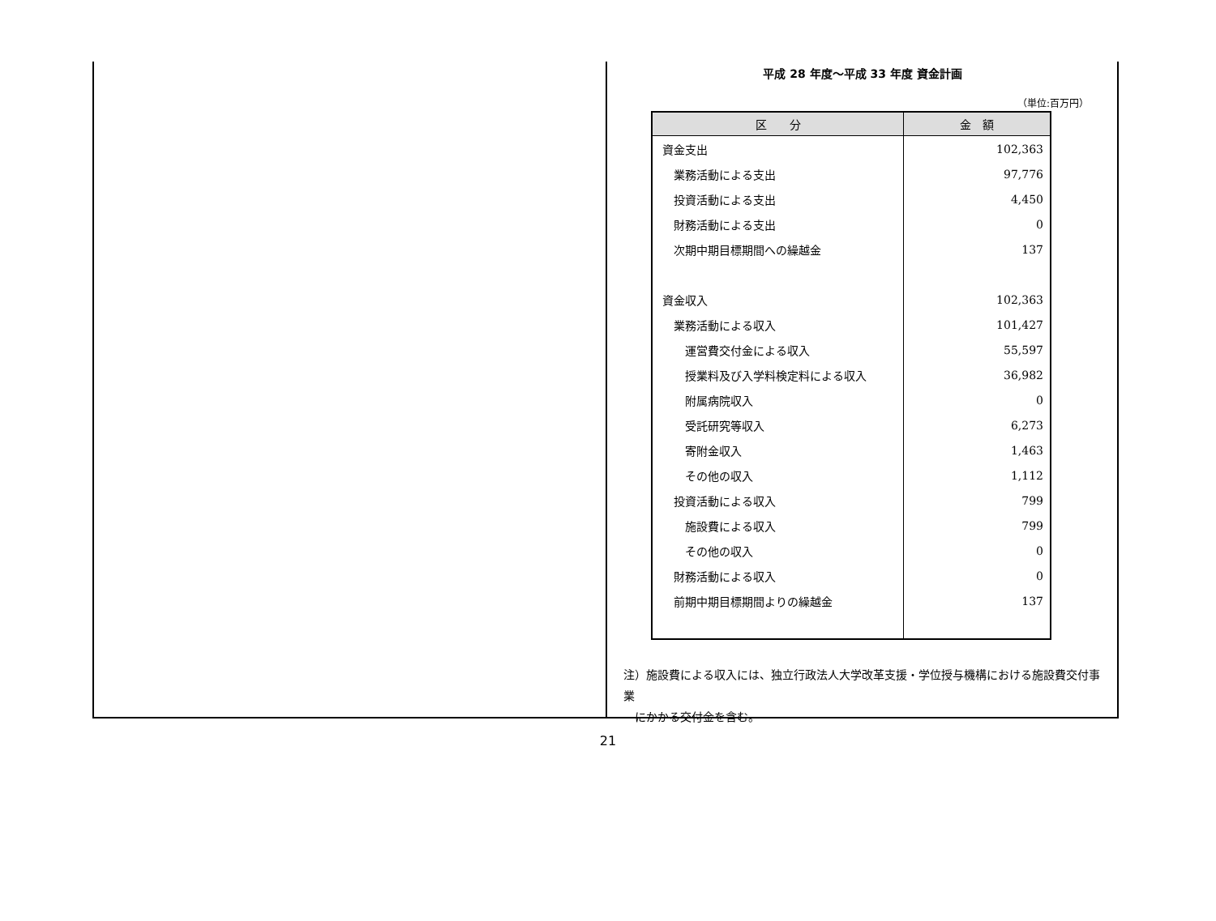平成 28 年度～平成 33 年度 資金計画
（単位:百万円）
| 区 分 | 金 額 |
| --- | --- |
| 資金支出 | 102,363 |
| 業務活動による支出 | 97,776 |
| 投資活動による支出 | 4,450 |
| 財務活動による支出 | 0 |
| 次期中期目標期間への繰越金 | 137 |
| 資金収入 | 102,363 |
| 業務活動による収入 | 101,427 |
| 運営費交付金による収入 | 55,597 |
| 授業料及び入学料検定料による収入 | 36,982 |
| 附属病院収入 | 0 |
| 受託研究等収入 | 6,273 |
| 寄附金収入 | 1,463 |
| その他の収入 | 1,112 |
| 投資活動による収入 | 799 |
| 施設費による収入 | 799 |
| その他の収入 | 0 |
| 財務活動による収入 | 0 |
| 前期中期目標期間よりの繰越金 | 137 |
注）施設費による収入には、独立行政法人大学改革支援・学位授与機構における施設費交付事業
　にかかる交付金を含む。
21